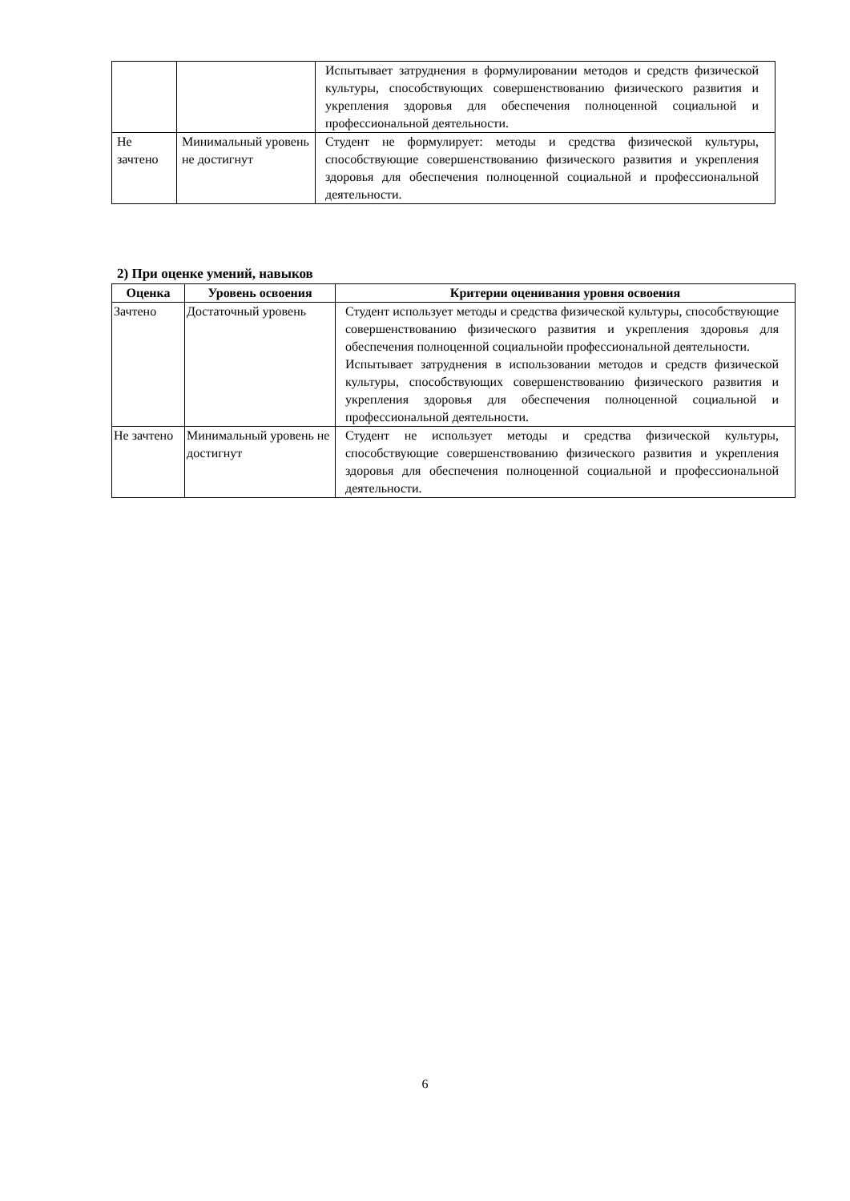| | | Испытывает затруднения в формулировании методов и средств физической культуры, способствующих совершенствованию физического развития и укрепления здоровья для обеспечения полноценной социальной и профессиональной деятельности. |
| Не зачтено | Минимальный уровень не достигнут | Студент не формулирует: методы и средства физической культуры, способствующие совершенствованию физического развития и укрепления здоровья для обеспечения полноценной социальной и профессиональной деятельности. |
2) При оценке умений, навыков
| Оценка | Уровень освоения | Критерии оценивания уровня освоения |
| --- | --- | --- |
| Зачтено | Достаточный уровень | Студент использует методы и средства физической культуры, способствующие совершенствованию физического развития и укрепления здоровья для обеспечения полноценной социальнойи профессиональной деятельности. Испытывает затруднения в использовании методов и средств физической культуры, способствующих совершенствованию физического развития и укрепления здоровья для обеспечения полноценной социальной и профессиональной деятельности. |
| Не зачтено | Минимальный уровень не достигнут | Студент не использует методы и средства физической культуры, способствующие совершенствованию физического развития и укрепления здоровья для обеспечения полноценной социальной и профессиональной деятельности. |
6